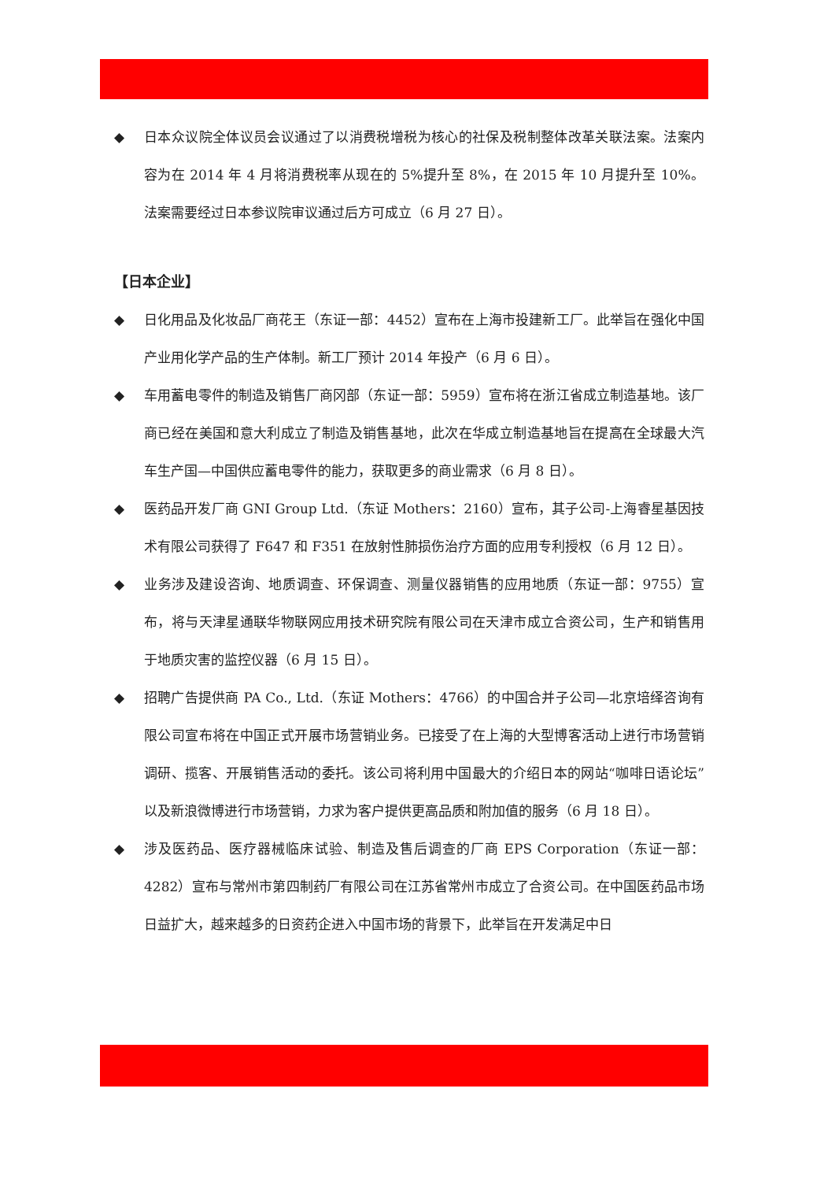◆ 日本众议院全体议员会议通过了以消费税增税为核心的社保及税制整体改革关联法案。法案内容为在 2014 年 4 月将消费税率从现在的 5%提升至 8%，在 2015 年 10 月提升至 10%。法案需要经过日本参议院审议通过后方可成立（6 月 27 日）。
【日本企业】
◆ 日化用品及化妆品厂商花王（东证一部：4452）宣布在上海市投建新工厂。此举旨在强化中国产业用化学产品的生产体制。新工厂预计 2014 年投产（6 月 6 日）。
◆ 车用蓄电零件的制造及销售厂商冈部（东证一部：5959）宣布将在浙江省成立制造基地。该厂商已经在美国和意大利成立了制造及销售基地，此次在华成立制造基地旨在提高在全球最大汽车生产国—中国供应蓄电零件的能力，获取更多的商业需求（6 月 8 日）。
◆ 医药品开发厂商 GNI Group Ltd.（东证 Mothers：2160）宣布，其子公司-上海睿星基因技术有限公司获得了 F647 和 F351 在放射性肺损伤治疗方面的应用专利授权（6 月 12 日）。
◆ 业务涉及建设咨询、地质调查、环保调查、测量仪器销售的应用地质（东证一部：9755）宣布，将与天津星通联华物联网应用技术研究院有限公司在天津市成立合资公司，生产和销售用于地质灾害的监控仪器（6 月 15 日）。
◆ 招聘广告提供商 PA Co., Ltd.（东证 Mothers：4766）的中国合并子公司—北京培绎咨询有限公司宣布将在中国正式开展市场营销业务。已接受了在上海的大型博客活动上进行市场营销调研、揽客、开展销售活动的委托。该公司将利用中国最大的介绍日本的网站“咖啡日语论坛”以及新浪微博进行市场营销，力求为客户提供更高品质和附加值的服务（6 月 18 日）。
◆ 涉及医药品、医疗器械临床试验、制造及售后调查的厂商 EPS Corporation（东证一部：4282）宣布与常州市第四制药厂有限公司在江苏省常州市成立了合资公司。在中国医药品市场日益扩大，越来越多的日资药企进入中国市场的背景下，此举旨在开发满足中日